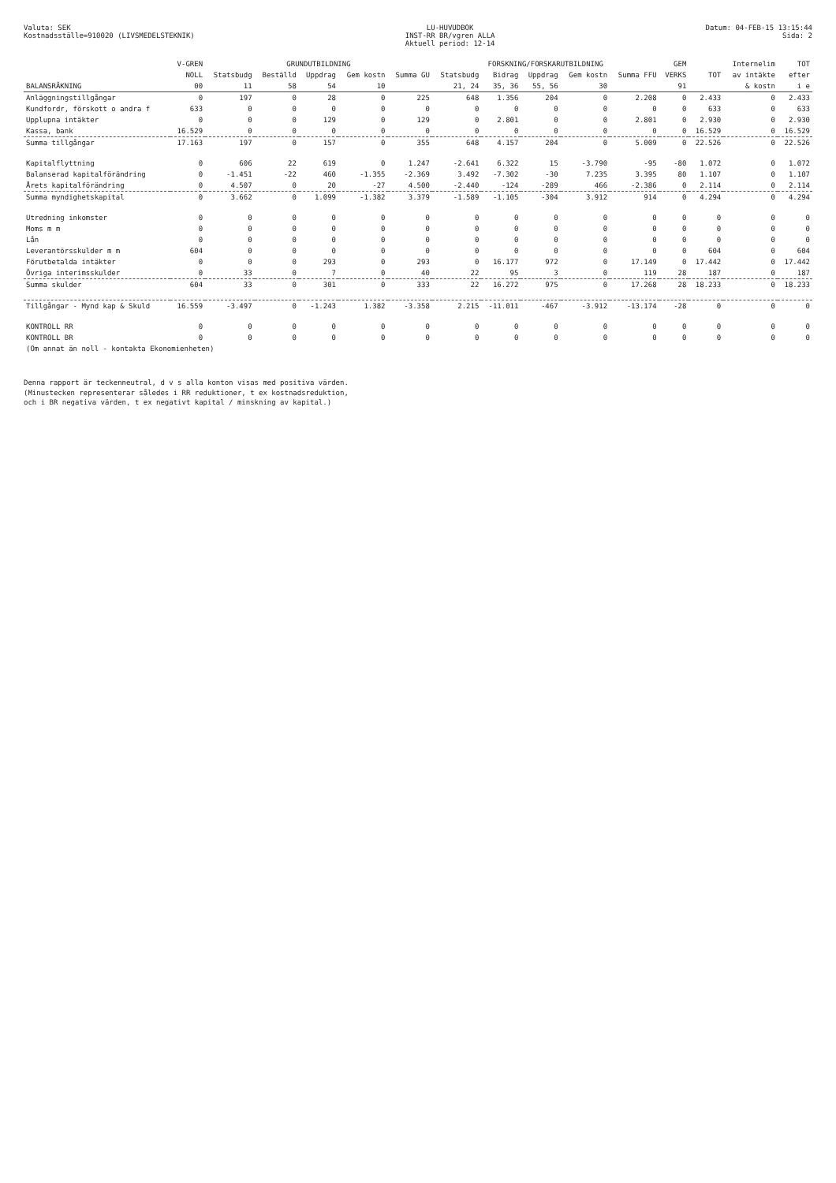Valuta: SEK
Kostnadsställe=910020 (LIVSMEDELSTEKNIK)
LU-HUVUDBOK
INST-RR BR/vgren ALLA
Aktuell period: 12-14
Datum: 04-FEB-15 13:15:44
Sida: 2
| | V-GREN | GRUNDUTBILDNING | | | | | FORSKNING/FORSKARUTBILDNING | | | | | GEM | | Internelim | TOT |
| --- | --- | --- | --- | --- | --- | --- | --- | --- | --- | --- | --- | --- | --- | --- | --- |
| | NOLL | Statsbudg | Beställd | Uppdrag | Gem kostn | Summa GU | Statsbudg | Bidrag | Uppdrag | Gem kostn | Summa FFU | VERKS | TOT | av intäkte | efter |
| BALANSRÄKNING | 00 | 11 | 58 | 54 | 10 | | 21, 24 | 35, 36 | 55, 56 | 30 | | 91 | | & kostn | i e |
| Anläggningstillgångar | 0 | 197 | 0 | 28 | 0 | 225 | 648 | 1.356 | 204 | 0 | 2.208 | 0 | 2.433 | 0 | 2.433 |
| Kundfordr, förskott o andra f | 633 | 0 | 0 | 0 | 0 | 0 | 0 | 0 | 0 | 0 | 0 | 0 | 633 | 0 | 633 |
| Upplupna intäkter | 0 | 0 | 0 | 129 | 0 | 129 | 0 | 2.801 | 0 | 0 | 2.801 | 0 | 2.930 | 0 | 2.930 |
| Kassa, bank | 16.529 | 0 | 0 | 0 | 0 | 0 | 0 | 0 | 0 | 0 | 0 | 0 | 16.529 | 0 | 16.529 |
| Summa tillgångar | 17.163 | 197 | 0 | 157 | 0 | 355 | 648 | 4.157 | 204 | 0 | 5.009 | 0 | 22.526 | 0 | 22.526 |
| Kapitalflyttning | 0 | 606 | 22 | 619 | 0 | 1.247 | -2.641 | 6.322 | 15 | -3.790 | -95 | -80 | 1.072 | 0 | 1.072 |
| Balanserad kapitalförändring | 0 | -1.451 | -22 | 460 | -1.355 | -2.369 | 3.492 | -7.302 | -30 | 7.235 | 3.395 | 80 | 1.107 | 0 | 1.107 |
| Årets kapitalförändring | 0 | 4.507 | 0 | 20 | -27 | 4.500 | -2.440 | -124 | -289 | 466 | -2.386 | 0 | 2.114 | 0 | 2.114 |
| Summa myndighetskapital | 0 | 3.662 | 0 | 1.099 | -1.382 | 3.379 | -1.589 | -1.105 | -304 | 3.912 | 914 | 0 | 4.294 | 0 | 4.294 |
| Utredning inkomster | 0 | 0 | 0 | 0 | 0 | 0 | 0 | 0 | 0 | 0 | 0 | 0 | 0 | 0 | 0 |
| Moms m m | 0 | 0 | 0 | 0 | 0 | 0 | 0 | 0 | 0 | 0 | 0 | 0 | 0 | 0 | 0 |
| Lån | 0 | 0 | 0 | 0 | 0 | 0 | 0 | 0 | 0 | 0 | 0 | 0 | 0 | 0 | 0 |
| Leverantörsskulder m m | 604 | 0 | 0 | 0 | 0 | 0 | 0 | 0 | 0 | 0 | 0 | 0 | 604 | 0 | 604 |
| Förutbetalda intäkter | 0 | 0 | 0 | 293 | 0 | 293 | 0 | 16.177 | 972 | 0 | 17.149 | 0 | 17.442 | 0 | 17.442 |
| Övriga interimsskulder | 0 | 33 | 0 | 7 | 0 | 40 | 22 | 95 | 3 | 0 | 119 | 28 | 187 | 0 | 187 |
| Summa skulder | 604 | 33 | 0 | 301 | 0 | 333 | 22 | 16.272 | 975 | 0 | 17.268 | 28 | 18.233 | 0 | 18.233 |
| Tillgångar - Mynd kap & Skuld | 16.559 | -3.497 | 0 | -1.243 | 1.382 | -3.358 | 2.215 | -11.011 | -467 | -3.912 | -13.174 | -28 | 0 | 0 | 0 |
| KONTROLL RR | 0 | 0 | 0 | 0 | 0 | 0 | 0 | 0 | 0 | 0 | 0 | 0 | 0 | 0 | 0 |
| KONTROLL BR | 0 | 0 | 0 | 0 | 0 | 0 | 0 | 0 | 0 | 0 | 0 | 0 | 0 | 0 | 0 |
| (Om annat än noll - kontakta Ekonomienheten) | | | | | | | | | | | | | | | |
Denna rapport är teckenneutral, d v s alla konton visas med positiva värden.
(Minustecken representerar således i RR reduktioner, t ex kostnadsreduktion,
och i BR negativa värden, t ex negativt kapital / minskning av kapital.)